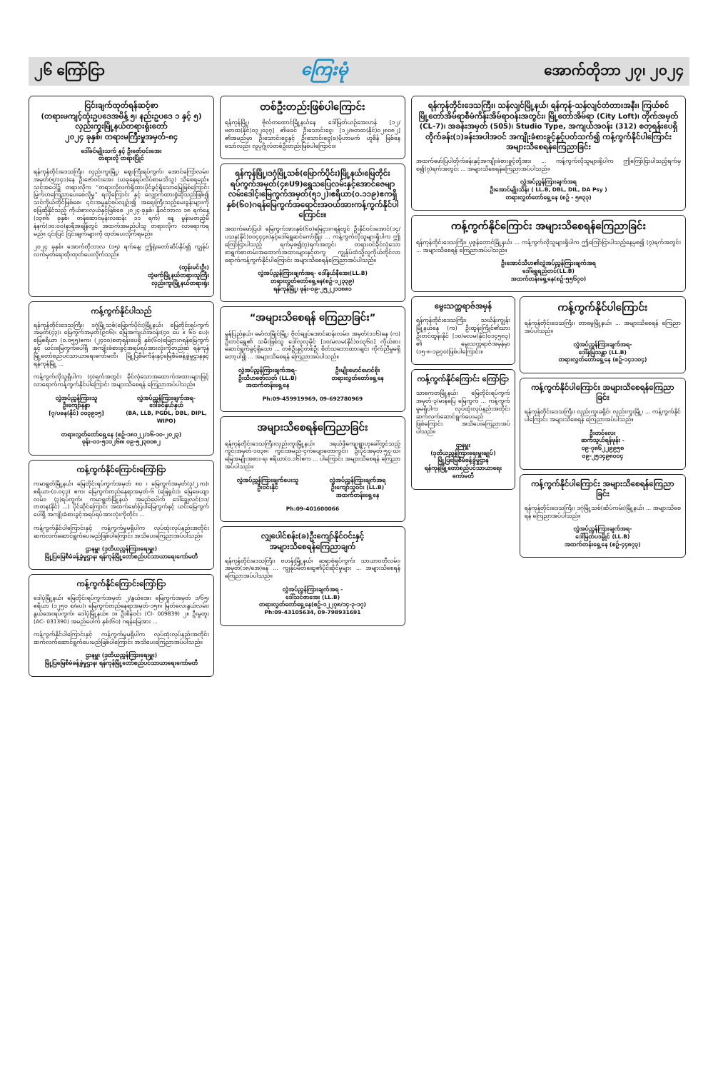၂၆ ကြော်ငြာ ကြေးမုံ အောက်တိုဘာ ၂၇၊ ၂၀၂၄
ငြင်းချက်ထုတ်ရန်ဆင့်စာ
(တရားမကျင့်ထုံးဥပဒေအမိန့် ၅၊ နည်းဥပဒေ ၁ နှင့် ၅)
လှည်းကူးမြို့နယ်တရားရုံးတော်
၂၀၂၄ ခုနှစ်၊ တရားမကြီးမှုအမှတ်-၈၄
ဒေါ်ခင်မျိုးသက် နှင့် ဦးဇော်ဝင်းအေး
တရားလို တရားပြိုင်
ရန်ကုန်တိုင်းဒေသကြီး၊ လှည်းကူးမြို့၊ ဈေးကြီးရပ်ကွက်၊ အောင်ကြော်လမ်း၊ အမှတ်(၅/၁၄၁)နေ ဦးဇော်ဝင်းအေး (ယခုနေရပ်လိပ်စာမသိသူ) သိစေရမည်။ သင့်အပေါ်၌ တရားလိုက “တရားလိုလက်ရှိထားပိုင်ခွင့်ရှိသောမြေဖြစ်ကြောင်း မြွက်ဟကြေညာပေးစေလိုမှု” ရလိုကြောင်း နှင့် လျှောက်ထားစွဲဆိုသည်ဖြစ်၍ သင်ကိုယ်တိုင်ဖြစ်စေ၊ ၎င်းအမှုနှင့်စပ်လျဉ်း၍ အရေးကြီးသည့်မေးခွန်းများကို ဖြေဆိုနိုင်သည့် ကိုယ်စားလှယ်နှင့်ဖြစ်စေ ၂၀၂၄-ခုနှစ်၊ နိုဝင်ဘာလ ၁၈ ရက်နေ့ (၁၃၈၆ ခုနှစ်၊ တန်ဆောင်မုန်းလဆန်း ၁၁ ရက်) နေ့ မွန်းမတည့်မီ နံနက်(၁၀:၀၀)နာရီအချိန်တွင် အထက်အမည်ပါသူ တရားလိုက လာရောက်ရမည်။ ၎င်းပြင် ငြင်းချက်များကို ထုတ်ပေးလိုက်ရမည်။
၂၀၂၄ ခုနှစ်၊ အောက်တိုဘာလ (၁၅) ရက်နေ့၊ ဤရုံးတော်ဆိပ်နှိပ်၍ ကျွန်ုပ်လက်မှတ်ရေးထိုးထုတ်ပေးလိုက်သည်။
(ထွန်းမင်းဦး)
တွဲဖက်မြို့နယ်တရားသူကြီး
လှည်းကူးမြို့နယ်တရားရုံး
ကန့်ကွက်နိုင်ပါသည်
ရန်ကုန်တိုင်းဒေသကြီး၊ ဒဂုံမြို့သစ်(မြောက်ပိုင်း)မြို့နယ်၊ မြေတိုင်းရပ်ကွက် အမှတ်(၄၃)၊ မြေကွက်အမှတ်(၉၀၆)၊ မြေအကျယ်အဝန်း(၄၀ ပေ x ၆၀ ပေ)၊ မြေဧရိယာ (၀.၀၅၅)ဧက၊ (၂၄၀၀)စတုရန်းပေရှိ နှစ်(၆၀)မြေငှားဂရန်မြေကွက်နှင့် ယင်းမြေကွက်ပေါ်ရှိ အကျိုးခံစားခွင့်အရပ်ရပ်အားလုံးကိုတည်ဆဲ ရန်ကုန်မြို့တော်စည်ပင်သာယာရေးကော်မတီ၊ မြို့ပြစီမံကိန်းနှင့်မြေစီမံခန့်ခွဲမှုဌာနနှင့် ရန်ကုန်မြို့ ...
ကန့်ကွက်လိုသူရှိပါက (၇)ရက်အတွင်း ခိုင်လုံသောအထောက်အထားများဖြင့် လာရောက်ကန့်ကွက်နိုင်ပါကြောင်း အများသိစေရန် ကြေညာအပ်ပါသည်။
လွှဲအပ်ညွှန်ကြားသူ
ဦးကျော်နန္ဒာ
[၇/ပခန(နိုင်) ၀၀၃၉၁၅]
လွှဲအပ်ညွှန်ကြားချက်အရ-
ဒေါ်ခင်နှယ်နှယ်
(BA, LLB, PGDL, DBL, DIPL, WIPO)
တရားလွှတ်တော်ရှေ့နေ (စဥ်-၁၈၁၂၂/၁၆-၁၀-၂၀၂၃)
ဖုန်း-၀၁-၅၁၁၂၆၈၊ ၀၉-၅၂၃၀၀၈၂
ကန့်ကွက်နိုင်ကြောင်းကြော်ငြာ
ကမာရွတ်မြို့နယ်၊ မြေတိုင်းရပ်ကွက်အမှတ် ၈၀ ၊ မြေကွက်အမှတ်(၃/၂.က)၊ ဧရိယာ-(၀.၀၄၃) ဧက၊ မြေကွက်တည်နေရာအမှတ်-၆ (ဖြေရှင်း)၊ မြေဖေယျာလမ်း၊ (၃)ရပ်ကွက်၊ ကမာရွတ်မြို့နယ် အမည်ပေါက် ဒေါ်ချွှေလင်(၁၁/တတန(နိုင်) ...) ပိုင်ဆိုင်ကြောင်း အထက်ဖော်ပြပါမြေကွက်နှင့် ယင်းမြေကွက်ပေါ်ရှိ အကျိုးခံစားခွင့်အရပ်ရပ်အားလုံးကိုတိုင်း ...
ကန့်ကွက်နိုင်ပါကြောင်းနှင့် ကန့်ကွက်မှုမရှိပါက လုပ်ထုံးလုပ်နည်းအတိုင်း ဆက်လက်ဆောင်ရွက်ပေးမည်ဖြစ်ပါကြောင်း အသိပေးကြေညာအပ်ပါသည်။
ဌာနမှူး (ဒုတိယညွှန်ကြားရေးမှူး)
မြို့ပြမြေစီမံခန့်ခွဲမှုဌာန၊ ရန်ကုန်မြို့တော်စည်ပင်သာယာရေးကော်မတီ
ကန့်ကွက်နိုင်ကြောင်းကြော်ငြာ
ဒေါပုံမြို့နယ်၊ မြေတိုင်းရပ်ကွက်အမှတ် ၂/နွယ်အေး မြေကွက်အမှတ် ၁/၆၅၊ ဧရိယာ (၁၂၅၀ စ/ပေ)၊ မြေကွက်တည်နေရာအမှတ်-၁၅၈၊ မြတ်လေးနွယ်လမ်း၊ နွယ်အေးရပ်ကွက်၊ ဒေါပုံမြို့နယ်။ ၁။ ဦးစိန်ဝင်း (CI- 009839) ၂။ ဦးမူတူး (AC- 031390) အမည်ပေါက် နှစ်(၆၀) ဂရန်မြေအား ...
ကန့်ကွက်နိုင်ပါကြောင်းနှင့် ကန့်ကွက်မှုမရှိပါက လုပ်ထုံးလုပ်နည်းအတိုင်း ဆက်လက်ဆောင်ရွက်ပေးမည်ဖြစ်ပါကြောင်း အသိပေးကြေညာအပ်ပါသည်။
ဌာနမှူး (ဒုတိယညွှန်ကြားရေးမှူး)
မြို့ပြမြေစီမံခန့်ခွဲမှုဌာန၊ ရန်ကုန်မြို့တော်စည်ပင်သာယာရေးကော်မတီ
တစ်ဦးတည်းဖြစ်ပါကြောင်း
ရန်ကုန်မြို့၊ ဗိုလ်တထောင်မြို့နယ်နေ ဒေါ်မြတ်ယဉ်အေးဟန် [၁၂/ဗတထ(နိုင်)၀၃၂၀၃၇] ၏ဖခင် ဦးသောင်းငွေ၊ [၁၂/ဗတထ(နိုင်)၀၂၈၀၈၂] ၏အမည်မှာ ဦးသောင်းငွေနှင့် ဦးသောင်းငွေ(ခ)မိုဟာမက် ဟူစိန် ဖြစ်နေသော်လည်း လူပုဂ္ဂိုလ်တစ်ဦးတည်းဖြစ်ပါကြောင်း။
ရန်ကုန်မြို့၊ဒဂုံမြို့သစ်(မြောက်ပိုင်း)မြို့နယ်၊မြေတိုင်းရပ်ကွက်အမှတ်(၄၈U9)ရွှေသပြေလမ်းနှင့်အောင်ဇေမျာလမ်းဒေါင့်၊မြေကွက်အမှတ်(၅၁၂)၊ဧရိယာ(၀.၁၁၉)ဧကရှိနှစ်(၆၀)ဂရန်မြေကွက်အရောင်းအဝယ်အားကန့်ကွက်နိုင်ပါကြောင်း။
အထက်ဖော်ပြပါ မြေကွက်အားနှစ်(၆၀)မြေငှားဂရန်တွင် ဦးနိုင်ဝင်းအောင်(၁၄/ပသန(နိုင်)၀၀၄၄၄၈)နှင့်ဒေါ်ရွှေဆင်ကော်ဖြိုး ... ကန့်ကွက်လိုသူများရှိပါက ဤကြော်ငြာပါသည့် ရက်မှစ၍(၇)ရက်အတွင်း တရားဝင်ခိုင်လုံသော စာရွက်စာတမ်းအထောက်အထားများနှင့်တကွ ကျွန်ုပ်ထံသို့လူကိုယ်တိုင်လာရောက်ကန့်ကွက်နိုင်ပါကြောင်း အများသိစေရန်ကြေညာအပ်ပါသည်။
လွှဲအပ်ညွှန်ကြားချက်အရ- ဒေါ်နွယ်နီအေး(LL.B)
တရားလွှတ်တော်ရှေ့နေ(စဥ်-၁၂၃၃၉)
ရန်ကုန်မြို့၊ ဖုန်း-၀၉-၂၅၂၂၁၁၈၈၁
“အများသိစေရန် ကြေညာခြင်း”
မွန်ပြည်နယ်၊ မော်လမြိုင်မြို့၊ ဗိုလ်ချုပ်အောင်ဆန်းလမ်း၊ အမှတ်(၁၁၆)နေ (က) ဦးတင်ရွှေ၏ သမီးဖြစ်သူ ဒေါ်လှလှမိုင် [၁၀/မလမ(နိုင်)၀၀၃၆၀] ကိုယ်စားဆောင်ရွက်ခွင့်ရှိသော ... တစ်ဦးနှင့်တစ်ဦး စိတ်သဘောထားချင်း ကိုက်ညီမှုမရှိတော့ပါ၍ ... အများသိစေရန် ကြေညာအပ်ပါသည်။
လွှဲအပ်ညွှန်ကြားချက်အရ-
ဦးသီဟဇော်လတ် (LL.B)
အထက်တန်းရှေ့နေ
ဦးမျိုးမောင်မောင်စိုး
တရားလွှတ်တော်ရှေ့နေ
Ph:09-459919969, 09-692780969
အများသိစေရန်ကြေညာခြင်း
ရန်ကုန်တိုင်းဒေသကြီး၊လှည်းကူးမြို့နယ်၊ ဒရယ်ဖိုကျေးရွာဟုခေါ်တွင်သည့် ကွင်းအမှတ်-၁၀၃၈၊ ကွင်းအမည်-ငှက်ပျောတောကွင်း၊ ဦးပိုင်အမှတ်-၅၄-ဃ၊ မြေအမျိုးအစား-ရ၊ ဧရိယာ(၀.၁၆)ဧက ... ပါကြောင်း အများသိစေရန် ကြေညာအပ်ပါသည်။
လွှဲအပ်ညွှန်ကြားချက်ပေးသူ
ဦးဝင်းနိုင်
လွှဲအပ်ညွှန်ကြားချက်အရ
ဦးကျော်သူဝင်း (LL.B)
အထက်တန်းရှေ့နေ
Ph:09-401600066
လျှပေါင်စန်း(ခ)ဦးကျော်နိုင်ဝင်းနှင့်
အများသိစေရန်ကြေညာချက်
ရန်ကုန်တိုင်းဒေသကြီး၊ ဗဟန်းမြို့နယ်၊ ဆရာစံရပ်ကွက်၊ သာယာဝတီလမ်း၊ အမှတ်(၁၈/အေ)နေ ... ကျွန်ုပ်မိတ်ဆွေ၏ပိုင်ဆိုင်မှုများ ... အများသိစေရန် ကြေညာအပ်ပါသည်။
လွှဲအပ်ညွှန်ကြားချက်အရ -
ဒေါ်သင်ဇာအေး (LL.B)
တရားလွှတ်တော်ရှေ့နေ(စဥ်-၁၂၂၇၈/၁၄-၃-၁၇)
Ph:09-43105634, 09-798931691
ရန်ကုန်တိုင်းဒေသကြီး၊ သန်လျင်မြို့နယ်၊ ရန်ကုန်-သန်လျင်တံတားအနီး၊ ကြယ်စင်မြို့တော်အိမ်ရာစီမံကိန်းအိမ်ရာဝန်းအတွင်း၊ မြို့တော်အိမ်ရာ (City Loft)၊ တိုက်အမှတ် (CL-7)၊ အခန်းအမှတ် (505)၊ Studio Type, အကျယ်အဝန်း (312) စတုရန်းပေရှိ တိုက်ခန်း(၁)ခန်းအပါအဝင် အကျိုးခံစားခွင့်နှင့်ပတ်သက်၍ ကန့်ကွက်နိုင်ပါကြောင်းအများသိစေရန်ကြေညာခြင်း
အထက်ဖော်ပြပါတိုက်ခန်းနှင့်အကျိုးခံစားခွင့်တို့အား ... ကန့်ကွက်လိုသူများရှိပါက ဤကြော်ငြာပါသည့်ရက်မှစ၍(၇)ရက်အတွင်း ... အများသိစေရန်ကြေညာအပ်ပါသည်။
လွှဲအပ်ညွှန်ကြားချက်အရ
ဦးအောင်မျိုးသိန်း ( LL.B, DBL, DIL, DA Psy )
တရားလွှတ်တော်ရှေ့နေ (စဥ် - ၅၈၃၃)
ကန့်ကွက်နိုင်ကြောင်း အများသိစေရန်ကြေညာခြင်း
ရန်ကုန်တိုင်းဒေသကြီး၊ ပုဇွန်တောင်မြို့နယ်၊ ... ကန့်ကွက်လိုသူများရှိပါက ဤကြော်ငြာပါသည့်နေ့မှစ၍ (၇)ရက်အတွင်း ... အများသိစေရန် ကြေညာအပ်ပါသည်။
ဦးအောင်သီဟ၏လွှဲအပ်ညွှန်ကြားချက်အရ
ဒေါ်ရွှေရည်တင်(LL.B)
အထက်တန်းရှေ့နေ(စဥ်-၅၅၆၇၀)
မွေးသက္ကရာဇ်အမှန်
ရန်ကုန်တိုင်းဒေသကြီး၊ သင်္ဃန်းကျွန်းမြို့နယ်နေ (က) ဦးထွန်းကြိုင်၏သား ဦးတင်ထွန်းနိုင် [၁၀/မလမ(နိုင်)၀၁၄၅၈၃] ၏ မွေးသက္ကရာဇ်အမှန်မှာ (၁၅-၈-၁၉၇၀)ဖြစ်ပါကြောင်း။
ကန့်ကွက်နိုင်ကြောင်း ကြော်ငြာ
သာကေတမြို့နယ်၊ မြေတိုင်းရပ်ကွက်အမှတ်-၃/မာန်ပြေ မြေကွက် ... ကန့်ကွက်မှုမရှိပါက လုပ်ထုံးလုပ်နည်းအတိုင်း ဆက်လက်ဆောင်ရွက်ပေးမည်ဖြစ်ကြောင်း အသိပေးကြေညာအပ်ပါသည်။
ဌာနမှူး
(ဒုတိယညွှန်ကြားရေးမှူးချုပ်)
မြို့ပြမြေစီမံခန့်ခွဲမှုဌာန
ရန်ကုန်မြို့တော်စည်ပင်သာယာရေးကော်မတီ
ကန့်ကွက်နိုင်ပါကြောင်း
ရန်ကုန်တိုင်းဒေသကြီး၊ တာမွေမြို့နယ်၊ ... အများသိစေရန် ကြေညာအပ်ပါသည်။
လွှဲအပ်ညွှန်ကြားချက်အရ-
ဒေါ်နှမြသန္တာ (LL.B)
တရားလွှတ်တော်ရှေ့နေ (စဥ်-၁၄၁၁၀၄)
ကန့်ကွက်နိုင်ပါကြောင်း အများသိစေရန်ကြေညာခြင်း
ရန်ကုန်တိုင်းဒေသကြီး၊ လှည်းကူးခရိုင်၊ လှည်းကူးမြို့၊ ... ကန့်ကွက်နိုင်ပါကြောင်း အများသိစေရန် ကြေညာအပ်ပါသည်။
ဦးတင်လေး
ဆက်သွယ်ရန်ဖုန်း -
၀၉-၇၈၆၂၂၉၉၅၈
၀၉-၂၅၁၄၉၈၀၀၄
ကန့်ကွက်နိုင်ပါကြောင်း အများသိစေရန်ကြေညာခြင်း
ရန်ကုန်တိုင်းဒေသကြီး၊ ဒဂုံမြို့သစ်(ဆိပ်ကမ်း)မြို့နယ်၊ ... အများသိစေရန် ကြေညာအပ်ပါသည်။
လွှဲအပ်ညွှန်ကြားချက်အရ-
ဒေါ်မြတ်ပဒမ္မိုင် (LL.B)
အထက်တန်းရှေ့နေ (စဥ်-၄၄၈၇၃)